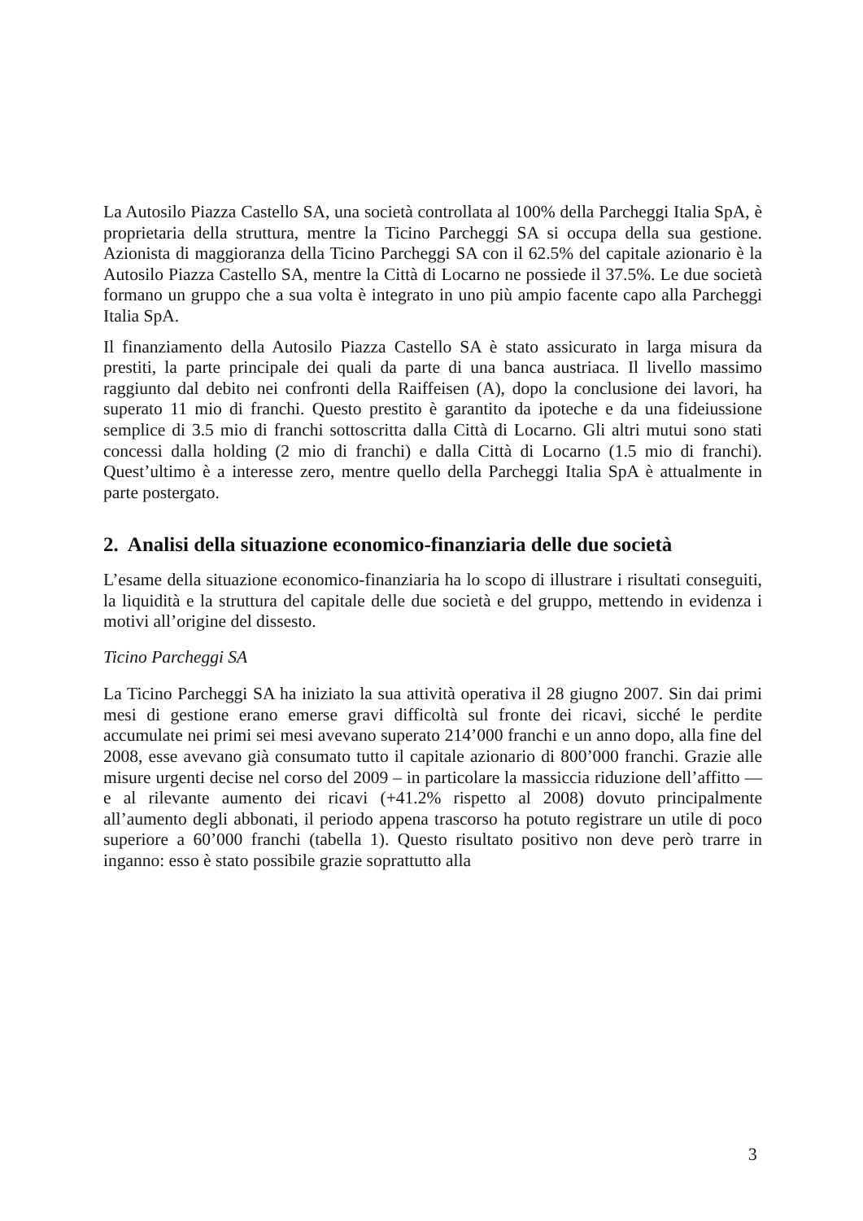La Autosilo Piazza Castello SA, una società controllata al 100% della Parcheggi Italia SpA, è proprietaria della struttura, mentre la Ticino Parcheggi SA si occupa della sua gestione. Azionista di maggioranza della Ticino Parcheggi SA con il 62.5% del capitale azionario è la Autosilo Piazza Castello SA, mentre la Città di Locarno ne possiede il 37.5%. Le due società formano un gruppo che a sua volta è integrato in uno più ampio facente capo alla Parcheggi Italia SpA.
Il finanziamento della Autosilo Piazza Castello SA è stato assicurato in larga misura da prestiti, la parte principale dei quali da parte di una banca austriaca. Il livello massimo raggiunto dal debito nei confronti della Raiffeisen (A), dopo la conclusione dei lavori, ha superato 11 mio di franchi. Questo prestito è garantito da ipoteche e da una fideiussione semplice di 3.5 mio di franchi sottoscritta dalla Città di Locarno. Gli altri mutui sono stati concessi dalla holding (2 mio di franchi) e dalla Città di Locarno (1.5 mio di franchi). Quest’ultimo è a interesse zero, mentre quello della Parcheggi Italia SpA è attualmente in parte postergato.
2. Analisi della situazione economico-finanziaria delle due società
L’esame della situazione economico-finanziaria ha lo scopo di illustrare i risultati conseguiti, la liquidità e la struttura del capitale delle due società e del gruppo, mettendo in evidenza i motivi all’origine del dissesto.
Ticino Parcheggi SA
La Ticino Parcheggi SA ha iniziato la sua attività operativa il 28 giugno 2007. Sin dai primi mesi di gestione erano emerse gravi difficoltà sul fronte dei ricavi, sicché le perdite accumulate nei primi sei mesi avevano superato 214’000 franchi e un anno dopo, alla fine del 2008, esse avevano già consumato tutto il capitale azionario di 800’000 franchi. Grazie alle misure urgenti decise nel corso del 2009 – in particolare la massiccia riduzione dell’affitto — e al rilevante aumento dei ricavi (+41.2% rispetto al 2008) dovuto principalmente all’aumento degli abbonati, il periodo appena trascorso ha potuto registrare un utile di poco superiore a 60’000 franchi (tabella 1). Questo risultato positivo non deve però trarre in inganno: esso è stato possibile grazie soprattutto alla
3